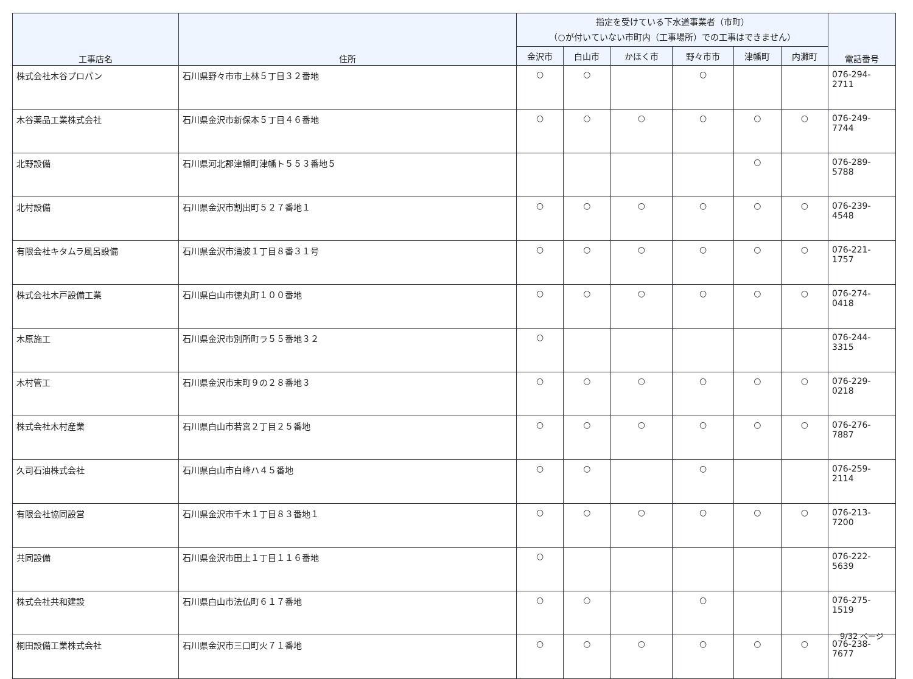| 工事店名 | 住所 | 指定を受けている下水道事業者（市町） （○が付いていない市町内（工事場所）での工事はできません） | | | | | | 電話番号 |
| --- | --- | --- | --- | --- | --- | --- | --- | --- |
| | | 金沢市 | 白山市 | かほく市 | 野々市市 | 津幡町 | 内灘町 | |
| 株式会社木谷プロパン | 石川県野々市市上林５丁目３２番地 | ○ | ○ | | ○ | | | 076-294-2711 |
| 木谷薬品工業株式会社 | 石川県金沢市新保本５丁目４６番地 | ○ | ○ | ○ | ○ | ○ | ○ | 076-249-7744 |
| 北野設備 | 石川県河北郡津幡町津幡ト５５３番地５ | | | | | ○ | | 076-289-5788 |
| 北村設備 | 石川県金沢市割出町５２７番地１ | ○ | ○ | ○ | ○ | ○ | ○ | 076-239-4548 |
| 有限会社キタムラ風呂設備 | 石川県金沢市涌波１丁目８番３１号 | ○ | ○ | ○ | ○ | ○ | ○ | 076-221-1757 |
| 株式会社木戸設備工業 | 石川県白山市徳丸町１００番地 | ○ | ○ | ○ | ○ | ○ | ○ | 076-274-0418 |
| 木原施工 | 石川県金沢市別所町ラ５５番地３２ | ○ | | | | | | 076-244-3315 |
| 木村管工 | 石川県金沢市末町９の２８番地３ | ○ | ○ | ○ | ○ | ○ | ○ | 076-229-0218 |
| 株式会社木村産業 | 石川県白山市若宮２丁目２５番地 | ○ | ○ | ○ | ○ | ○ | ○ | 076-276-7887 |
| 久司石油株式会社 | 石川県白山市白峰ハ４５番地 | ○ | ○ | | ○ | | | 076-259-2114 |
| 有限会社協同設営 | 石川県金沢市千木１丁目８３番地１ | ○ | ○ | ○ | ○ | ○ | ○ | 076-213-7200 |
| 共同設備 | 石川県金沢市田上１丁目１１６番地 | ○ | | | | | | 076-222-5639 |
| 株式会社共和建設 | 石川県白山市法仏町６１７番地 | ○ | ○ | | ○ | | | 076-275-1519 |
| 桐田設備工業株式会社 | 石川県金沢市三口町火７１番地 | ○ | ○ | ○ | ○ | ○ | ○ | 076-238-7677 |
9/32 ページ